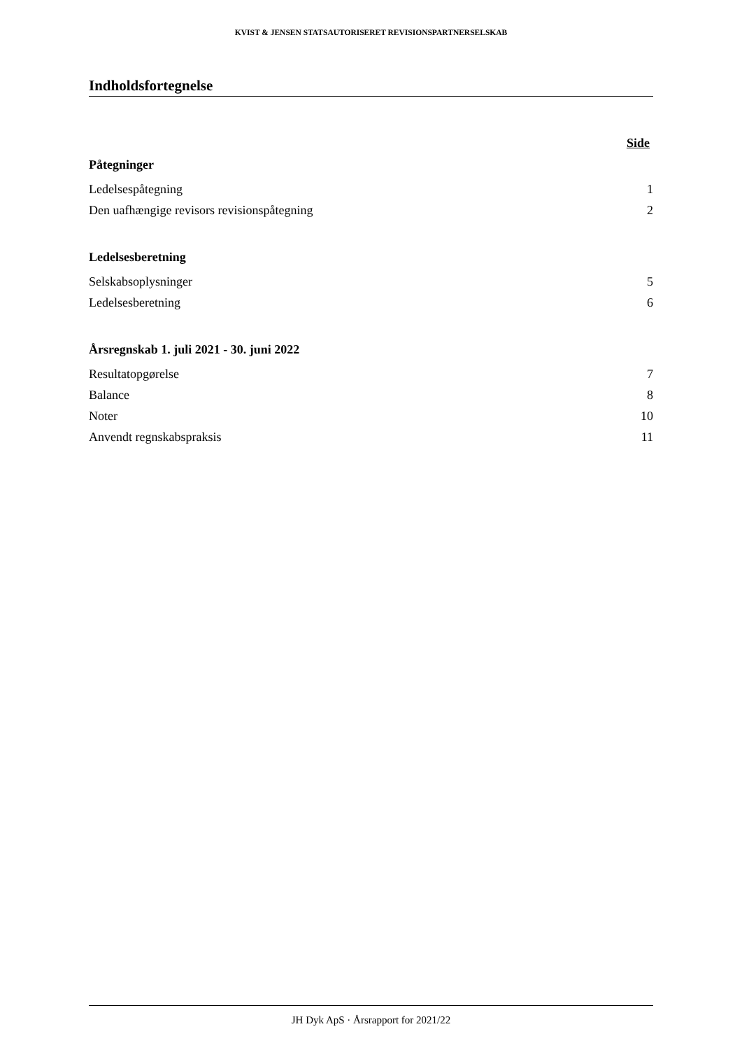KVIST & JENSEN STATSAUTORISERET REVISIONSPARTNERSELSKAB
Indholdsfortegnelse
Side
Påtegninger
Ledelsespåtegning 1
Den uafhængige revisors revisionspåtegning 2
Ledelsesberetning
Selskabsoplysninger 5
Ledelsesberetning 6
Årsregnskab 1. juli 2021 - 30. juni 2022
Resultatopgørelse 7
Balance 8
Noter 10
Anvendt regnskabspraksis 11
JH Dyk ApS · Årsrapport for 2021/22